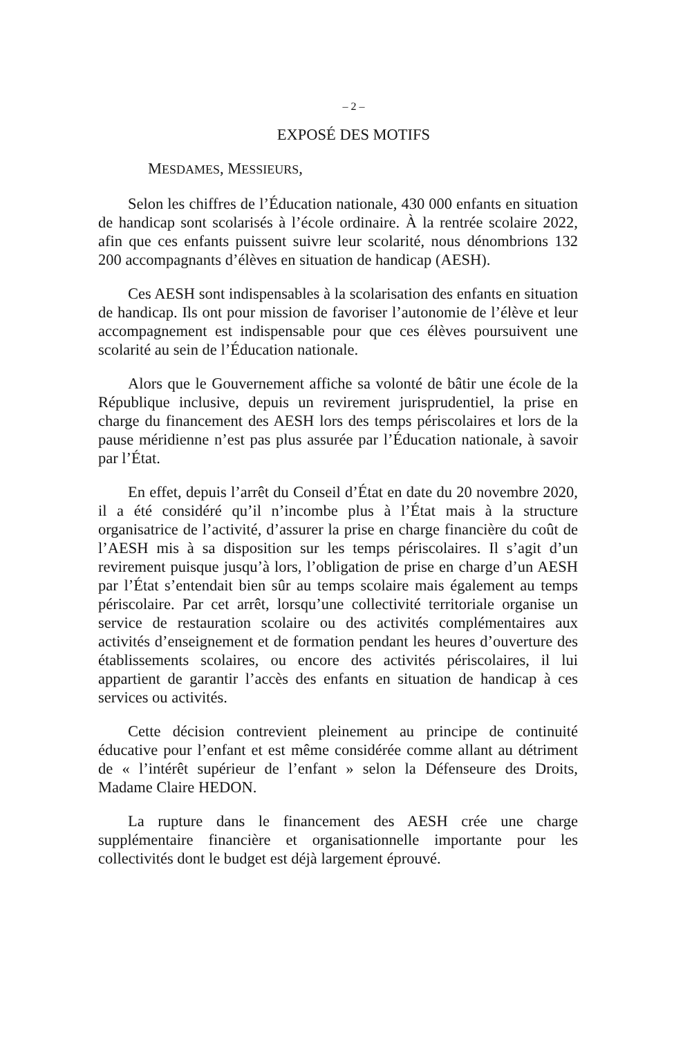– 2 –
EXPOSÉ DES MOTIFS
MESDAMES, MESSIEURS,
Selon les chiffres de l’Éducation nationale, 430 000 enfants en situation de handicap sont scolarisés à l’école ordinaire. À la rentrée scolaire 2022, afin que ces enfants puissent suivre leur scolarité, nous dénombrions 132 200 accompagnants d’élèves en situation de handicap (AESH).
Ces AESH sont indispensables à la scolarisation des enfants en situation de handicap. Ils ont pour mission de favoriser l’autonomie de l’élève et leur accompagnement est indispensable pour que ces élèves poursuivent une scolarité au sein de l’Éducation nationale.
Alors que le Gouvernement affiche sa volonté de bâtir une école de la République inclusive, depuis un revirement jurisprudentiel, la prise en charge du financement des AESH lors des temps périscolaires et lors de la pause méridienne n’est pas plus assurée par l’Éducation nationale, à savoir par l’État.
En effet, depuis l’arrêt du Conseil d’État en date du 20 novembre 2020, il a été considéré qu’il n’incombe plus à l’État mais à la structure organisatrice de l’activité, d’assurer la prise en charge financière du coût de l’AESH mis à sa disposition sur les temps périscolaires. Il s’agit d’un revirement puisque jusqu’à lors, l’obligation de prise en charge d’un AESH par l’État s’entendait bien sûr au temps scolaire mais également au temps périscolaire. Par cet arrêt, lorsqu’une collectivité territoriale organise un service de restauration scolaire ou des activités complémentaires aux activités d’enseignement et de formation pendant les heures d’ouverture des établissements scolaires, ou encore des activités périscolaires, il lui appartient de garantir l’accès des enfants en situation de handicap à ces services ou activités.
Cette décision contrevient pleinement au principe de continuité éducative pour l’enfant et est même considérée comme allant au détriment de « l’intérêt supérieur de l’enfant » selon la Défenseure des Droits, Madame Claire HEDON.
La rupture dans le financement des AESH crée une charge supplémentaire financière et organisationnelle importante pour les collectivités dont le budget est déjà largement éprouvé.